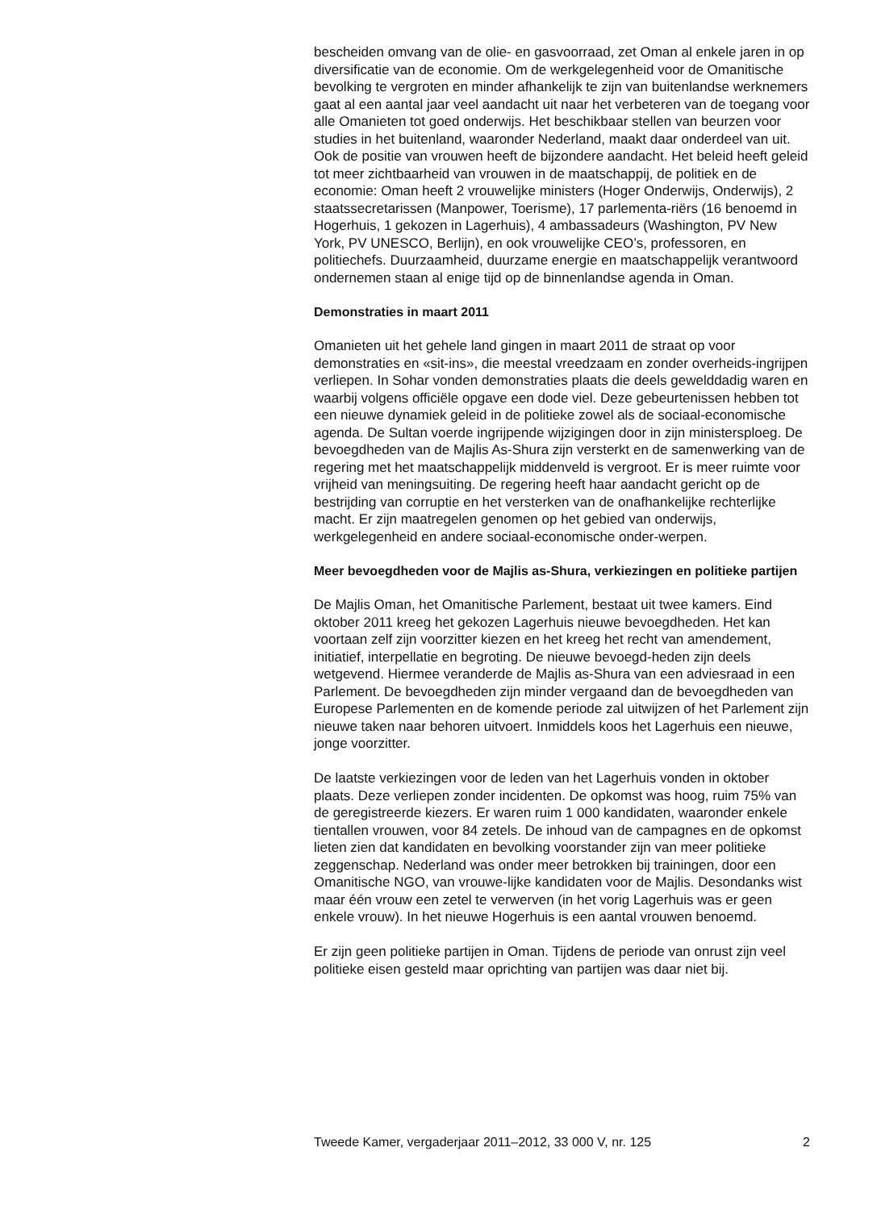bescheiden omvang van de olie- en gasvoorraad, zet Oman al enkele jaren in op diversificatie van de economie. Om de werkgelegenheid voor de Omanitische bevolking te vergroten en minder afhankelijk te zijn van buitenlandse werknemers gaat al een aantal jaar veel aandacht uit naar het verbeteren van de toegang voor alle Omanieten tot goed onderwijs. Het beschikbaar stellen van beurzen voor studies in het buitenland, waaronder Nederland, maakt daar onderdeel van uit. Ook de positie van vrouwen heeft de bijzondere aandacht. Het beleid heeft geleid tot meer zichtbaarheid van vrouwen in de maatschappij, de politiek en de economie: Oman heeft 2 vrouwelijke ministers (Hoger Onderwijs, Onderwijs), 2 staatssecretarissen (Manpower, Toerisme), 17 parlementa-riërs (16 benoemd in Hogerhuis, 1 gekozen in Lagerhuis), 4 ambassadeurs (Washington, PV New York, PV UNESCO, Berlijn), en ook vrouwelijke CEO’s, professoren, en politiechefs. Duurzaamheid, duurzame energie en maatschappelijk verantwoord ondernemen staan al enige tijd op de binnenlandse agenda in Oman.
Demonstraties in maart 2011
Omanieten uit het gehele land gingen in maart 2011 de straat op voor demonstraties en «sit-ins», die meestal vreedzaam en zonder overheids-ingrijpen verliepen. In Sohar vonden demonstraties plaats die deels gewelddadig waren en waarbij volgens officiële opgave een dode viel. Deze gebeurtenissen hebben tot een nieuwe dynamiek geleid in de politieke zowel als de sociaal-economische agenda. De Sultan voerde ingrijpende wijzigingen door in zijn ministersploeg. De bevoegdheden van de Majlis As-Shura zijn versterkt en de samenwerking van de regering met het maatschappelijk middenveld is vergroot. Er is meer ruimte voor vrijheid van meningsuiting. De regering heeft haar aandacht gericht op de bestrijding van corruptie en het versterken van de onafhankelijke rechterlijke macht. Er zijn maatregelen genomen op het gebied van onderwijs, werkgelegenheid en andere sociaal-economische onder-werpen.
Meer bevoegdheden voor de Majlis as-Shura, verkiezingen en politieke partijen
De Majlis Oman, het Omanitische Parlement, bestaat uit twee kamers. Eind oktober 2011 kreeg het gekozen Lagerhuis nieuwe bevoegdheden. Het kan voortaan zelf zijn voorzitter kiezen en het kreeg het recht van amendement, initiatief, interpellatie en begroting. De nieuwe bevoegd-heden zijn deels wetgevend. Hiermee veranderde de Majlis as-Shura van een adviesraad in een Parlement. De bevoegdheden zijn minder vergaand dan de bevoegdheden van Europese Parlementen en de komende periode zal uitwijzen of het Parlement zijn nieuwe taken naar behoren uitvoert. Inmiddels koos het Lagerhuis een nieuwe, jonge voorzitter.
De laatste verkiezingen voor de leden van het Lagerhuis vonden in oktober plaats. Deze verliepen zonder incidenten. De opkomst was hoog, ruim 75% van de geregistreerde kiezers. Er waren ruim 1 000 kandidaten, waaronder enkele tientallen vrouwen, voor 84 zetels. De inhoud van de campagnes en de opkomst lieten zien dat kandidaten en bevolking voorstander zijn van meer politieke zeggenschap. Nederland was onder meer betrokken bij trainingen, door een Omanitische NGO, van vrouwe-lijke kandidaten voor de Majlis. Desondanks wist maar één vrouw een zetel te verwerven (in het vorig Lagerhuis was er geen enkele vrouw). In het nieuwe Hogerhuis is een aantal vrouwen benoemd.
Er zijn geen politieke partijen in Oman. Tijdens de periode van onrust zijn veel politieke eisen gesteld maar oprichting van partijen was daar niet bij.
Tweede Kamer, vergaderjaar 2011–2012, 33 000 V, nr. 125 2